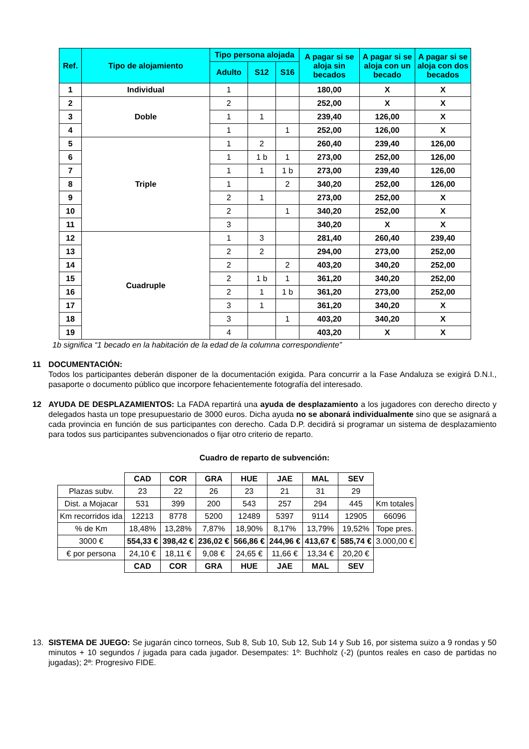| Ref. | Tipo de alojamiento | Tipo persona alojada | | | A pagar si se aloja sin becados | A pagar si se aloja con un becado | A pagar si se aloja con dos becados |
| --- | --- | --- | --- | --- | --- | --- | --- |
| | | Adulto | S12 | S16 | | | |
| 1 | Individual | 1 | | | 180,00 | X | X |
| 2 | Doble | 2 | | | 252,00 | X | X |
| 3 | | 1 | 1 | | 239,40 | 126,00 | X |
| 4 | | 1 | | 1 | 252,00 | 126,00 | X |
| 5 | Triple | 1 | 2 | | 260,40 | 239,40 | 126,00 |
| 6 | | 1 | 1 b | 1 | 273,00 | 252,00 | 126,00 |
| 7 | | 1 | 1 | 1 b | 273,00 | 239,40 | 126,00 |
| 8 | | 1 | | 2 | 340,20 | 252,00 | 126,00 |
| 9 | | 2 | 1 | | 273,00 | 252,00 | X |
| 10 | | 2 | | 1 | 340,20 | 252,00 | X |
| 11 | | 3 | | | 340,20 | X | X |
| 12 | Cuadruple | 1 | 3 | | 281,40 | 260,40 | 239,40 |
| 13 | | 2 | 2 | | 294,00 | 273,00 | 252,00 |
| 14 | | 2 | | 2 | 403,20 | 340,20 | 252,00 |
| 15 | | 2 | 1 b | 1 | 361,20 | 340,20 | 252,00 |
| 16 | | 2 | 1 | 1 b | 361,20 | 273,00 | 252,00 |
| 17 | | 3 | 1 | | 361,20 | 340,20 | X |
| 18 | | 3 | | 1 | 403,20 | 340,20 | X |
| 19 | | 4 | | | 403,20 | X | X |
1b significa “1 becado en la habitación de la edad de la columna correspondiente”
11 DOCUMENTACIÓN:
Todos los participantes deberán disponer de la documentación exigida. Para concurrir a la Fase Andaluza se exigirá D.N.I., pasaporte o documento público que incorpore fehacientemente fotografía del interesado.
12 AYUDA DE DESPLAZAMIENTOS: La FADA repartirá una ayuda de desplazamiento a los jugadores con derecho directo y delegados hasta un tope presupuestario de 3000 euros. Dicha ayuda no se abonará individualmente sino que se asignará a cada provincia en función de sus participantes con derecho. Cada D.P. decidirá si programar un sistema de desplazamiento para todos sus participantes subvencionados o fijar otro criterio de reparto.
Cuadro de reparto de subvención:
| | CAD | COR | GRA | HUE | JAE | MAL | SEV | |
| Plazas subv. | 23 | 22 | 26 | 23 | 21 | 31 | 29 | |
| Dist. a Mojacar | 531 | 399 | 200 | 543 | 257 | 294 | 445 | Km totales |
| Km recorridos ida | 12213 | 8778 | 5200 | 12489 | 5397 | 9114 | 12905 | 66096 |
| % de Km | 18,48% | 13,28% | 7,87% | 18,90% | 8,17% | 13,79% | 19,52% | Tope pres. |
| 3000 € | 554,33 € | 398,42 € | 236,02 € | 566,86 € | 244,96 € | 413,67 € | 585,74 € | 3.000,00 € |
| € por persona | 24,10 € | 18,11 € | 9,08 € | 24,65 € | 11,66 € | 13,34 € | 20,20 € | |
| | CAD | COR | GRA | HUE | JAE | MAL | SEV | |
13. SISTEMA DE JUEGO: Se jugarán cinco torneos, Sub 8, Sub 10, Sub 12, Sub 14 y Sub 16, por sistema suizo a 9 rondas y 50 minutos + 10 segundos / jugada para cada jugador. Desempates: 1º: Buchholz (-2) (puntos reales en caso de partidas no jugadas); 2ª: Progresivo FIDE.